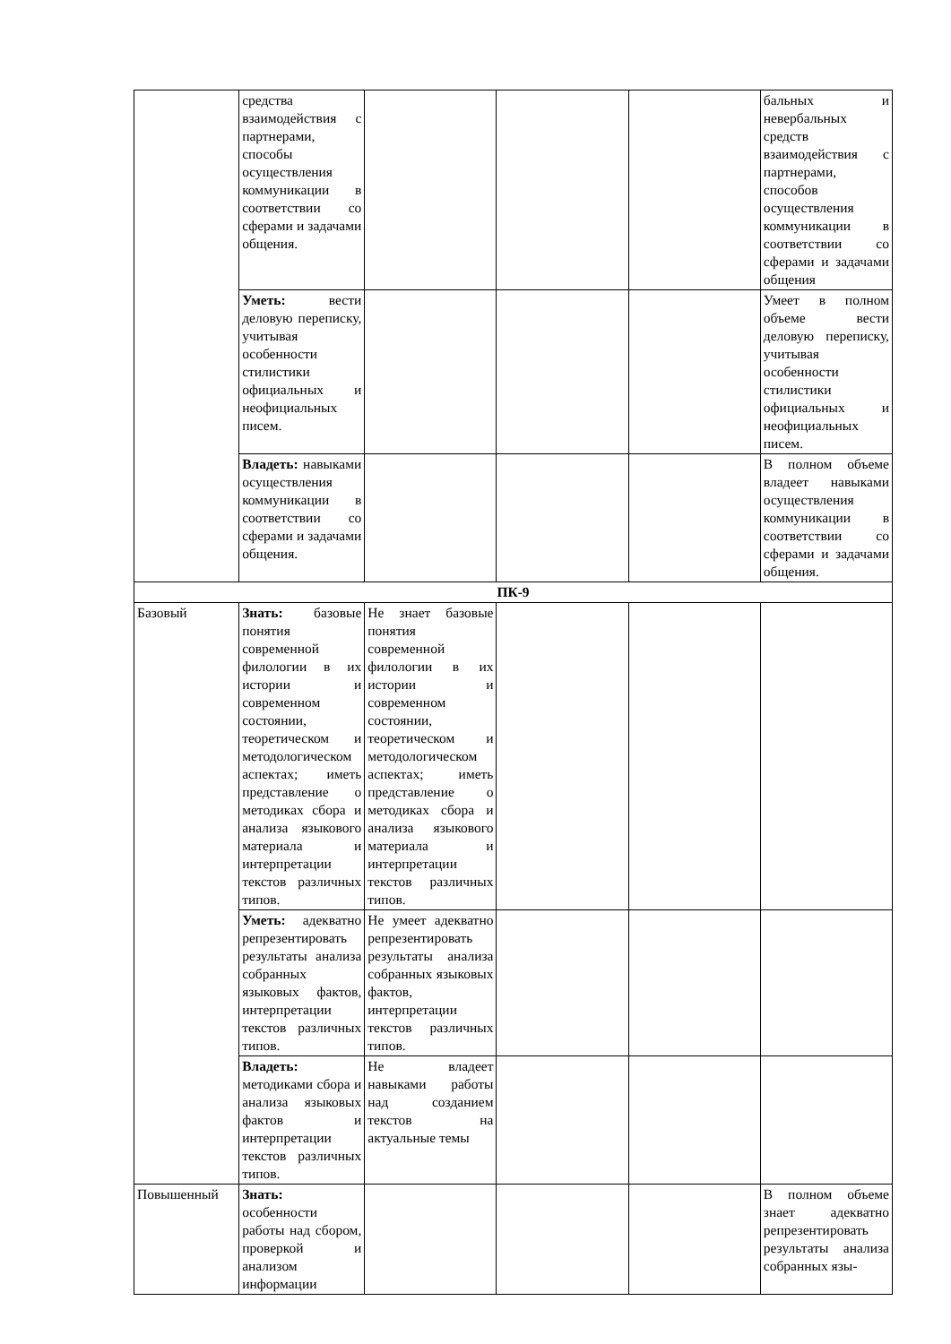| | средства взаимодействия с партнерами, способы осуществления коммуникации в соответствии со сферами и задачами общения. | | | | бальных и невербальных средств взаимодействия с партнерами, способов осуществления коммуникации в соответствии со сферами и задачами общения |
| | Уметь: вести деловую переписку, учитывая особенности стилистики официальных и неофициальных писем. | | | | Умеет в полном объеме вести деловую переписку, учитывая особенности стилистики официальных и неофициальных писем. |
| | Владеть: навыками осуществления коммуникации в соответствии со сферами и задачами общения. | | | | В полном объеме владеет навыками осуществления коммуникации в соответствии со сферами и задачами общения. |
| ПК-9 | | | | | |
| Базовый | Знать: базовые понятия современной филологии в их истории и современном состоянии, теоретическом и методологическом аспектах; иметь представление о методиках сбора и анализа языкового материала и интерпретации текстов различных типов. | Не знает базовые понятия современной филологии в их истории и современном состоянии, теоретическом и методологическом аспектах; иметь представление о методиках сбора и анализа языкового материала и интерпретации текстов различных типов. | | | |
| | Уметь: адекватно репрезентировать результаты анализа собранных языковых фактов, интерпретации текстов различных типов. | Не умеет адекватно репрезентировать результаты анализа собранных языковых фактов, интерпретации текстов различных типов. | | | |
| | Владеть: методиками сбора и анализа языковых фактов и интерпретации текстов различных типов. | Не владеет навыками работы над созданием текстов на актуальные темы | | | |
| Повышенный | Знать: особенности работы над сбором, проверкой и анализом информации | | | | В полном объеме знает адекватно репрезентировать результаты анализа собранных язы- |